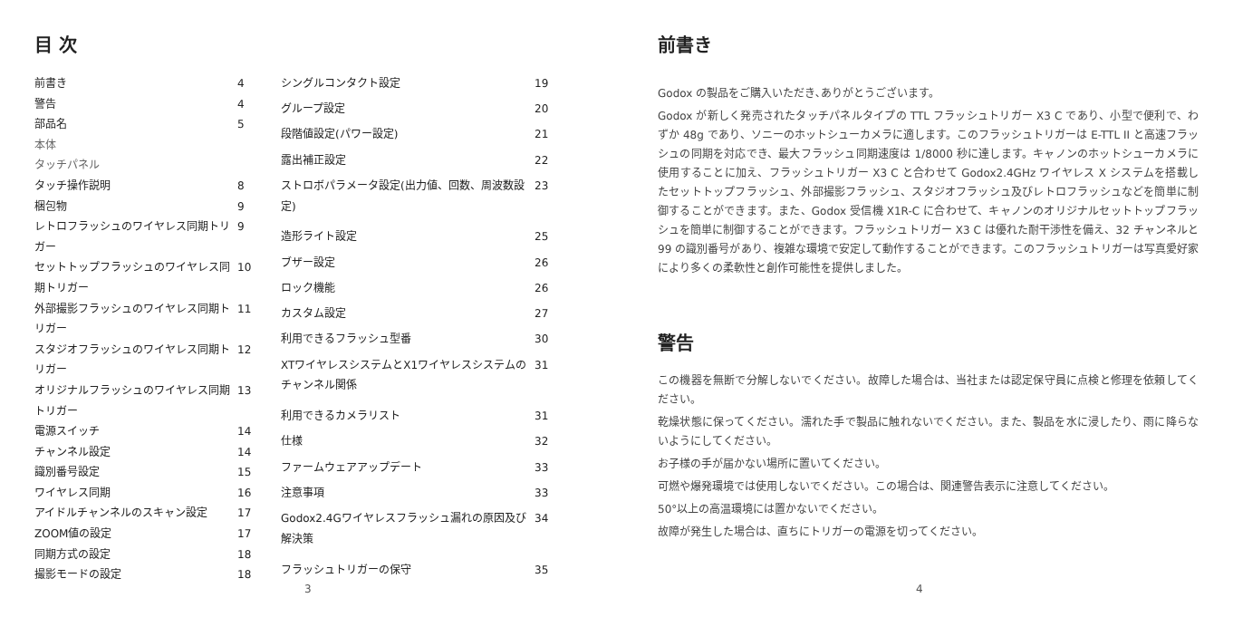目 次
| 前書き | 4 |
| 警告 | 4 |
| 部品名 | 5 |
| 本体 | |
| タッチパネル | |
| タッチ操作説明 | 8 |
| 梱包物 | 9 |
| レトロフラッシュのワイヤレス同期トリガー | 9 |
| セットトップフラッシュのワイヤレス同期トリガー | 10 |
| 外部撮影フラッシュのワイヤレス同期トリガー | 11 |
| スタジオフラッシュのワイヤレス同期トリガー | 12 |
| オリジナルフラッシュのワイヤレス同期トリガー | 13 |
| 電源スイッチ | 14 |
| チャンネル設定 | 14 |
| 識別番号設定 | 15 |
| ワイヤレス同期 | 16 |
| アイドルチャンネルのスキャン設定 | 17 |
| ZOOM値の設定 | 17 |
| 同期方式の設定 | 18 |
| 撮影モードの設定 | 18 |
| シングルコンタクト設定 | 19 |
| グループ設定 | 20 |
| 段階値設定(パワー設定) | 21 |
| 露出補正設定 | 22 |
| ストロボパラメータ設定(出力値、回数、周波数設定) | 23 |
| 造形ライト設定 | 25 |
| ブザー設定 | 26 |
| ロック機能 | 26 |
| カスタム設定 | 27 |
| 利用できるフラッシュ型番 | 30 |
| XTワイヤレスシステムとX1ワイヤレスシステムのチャンネル関係 | 31 |
| 利用できるカメラリスト | 31 |
| 仕様 | 32 |
| ファームウェアアップデート | 33 |
| 注意事項 | 33 |
| Godox2.4Gワイヤレスフラッシュ漏れの原因及び解決策 | 34 |
| フラッシュトリガーの保守 | 35 |
3
前書き
Godox の製品をご購入いただき､ありがとうございます。
Godox が新しく発売されたタッチパネルタイプの TTL フラッシュトリガー X3 C であり、小型で便利で、わずか 48g であり、ソニーのホットシューカメラに適します。このフラッシュトリガーは E-TTL II と高速フラッシュの同期を対応でき、最大フラッシュ同期速度は 1/8000 秒に達します。キャノンのホットシューカメラに使用することに加え、フラッシュトリガー X3 C と合わせて Godox2.4GHz ワイヤレス X システムを搭載したセットトップフラッシュ、外部撮影フラッシュ、スタジオフラッシュ及びレトロフラッシュなどを簡単に制御することができます。また、Godox 受信機 X1R-C に合わせて、キャノンのオリジナルセットトップフラッシュを簡単に制御することができます。フラッシュトリガー X3 C は優れた耐干渉性を備え、32 チャンネルと 99 の識別番号があり、複雑な環境で安定して動作することができます。このフラッシュトリガーは写真愛好家により多くの柔軟性と創作可能性を提供しました。
警告
この機器を無断で分解しないでください。故障した場合は、当社または認定保守員に点検と修理を依頼してください。
乾燥状態に保ってください。濡れた手で製品に触れないでください。また、製品を水に浸したり、雨に降らないようにしてください。
お子様の手が届かない場所に置いてください。
可燃や爆発環境では使用しないでください。この場合は、関連警告表示に注意してください。
50°以上の高温環境には置かないでください。
故障が発生した場合は、直ちにトリガーの電源を切ってください。
4